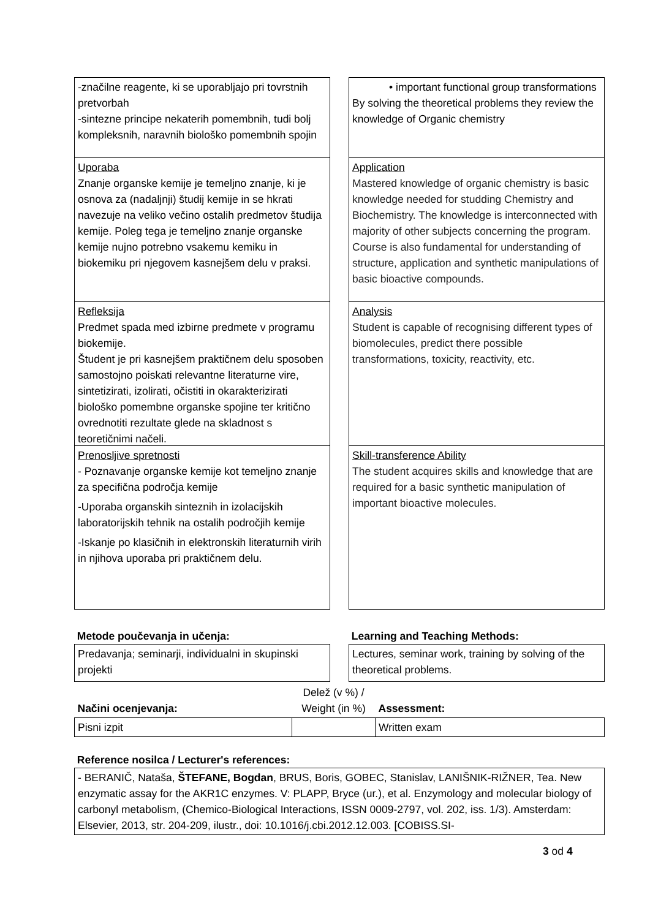-značilne reagente, ki se uporabljajo pri tovrstnih pretvorbah
-sintezne principe nekaterih pomembnih, tudi bolj kompleksnih, naravnih biološko pomembnih spojin
Uporaba
Znanje organske kemije je temeljno znanje, ki je osnova za (nadaljnji) študij kemije in se hkrati navezuje na veliko večino ostalih predmetov študija kemije. Poleg tega je temeljno znanje organske kemije nujno potrebno vsakemu kemiku in biokemiku pri njegovem kasnejšem delu v praksi.
Refleksija
Predmet spada med izbirne predmete v programu biokemije.
Študent je pri kasnejšem praktičnem delu sposoben samostojno poiskati relevantne literaturne vire, sintetizirati, izolirati, očistiti in okarakterizirati biološko pomembne organske spojine ter kritično ovrednotiti rezultate glede na skladnost s teoretičnimi načeli.
Prenosljive spretnosti
- Poznavanje organske kemije kot temeljno znanje za specifična področja kemije
-Uporaba organskih sinteznih in izolacijskih laboratorijskih tehnik na ostalih področjih kemije
-Iskanje po klasičnih in elektronskih literaturnih virih in njihova uporaba pri praktičnem delu.
• important functional group transformations
By solving the theoretical problems they review the knowledge of Organic chemistry
Application
Mastered knowledge of organic chemistry is basic knowledge needed for studding Chemistry and Biochemistry. The knowledge is interconnected with majority of other subjects concerning the program. Course is also fundamental for understanding of structure, application and synthetic manipulations of basic bioactive compounds.
Analysis
Student is capable of recognising different types of biomolecules, predict there possible transformations, toxicity, reactivity, etc.
Skill-transference Ability
The student acquires skills and knowledge that are required for a basic synthetic manipulation of important bioactive molecules.
Metode poučevanja in učenja:
Predavanja; seminarji, individualni in skupinski projekti
Learning and Teaching Methods:
Lectures, seminar work, training by solving of the theoretical problems.
| Načini ocenjevanja: | Delež (v %) / Weight (in %) | Assessment: |
| Pisni izpit | | Written exam |
Reference nosilca / Lecturer's references:
- BERANIČ, Nataša, ŠTEFANE, Bogdan, BRUS, Boris, GOBEC, Stanislav, LANIŠNIK-RIŽNER, Tea. New enzymatic assay for the AKR1C enzymes. V: PLAPP, Bryce (ur.), et al. Enzymology and molecular biology of carbonyl metabolism, (Chemico-Biological Interactions, ISSN 0009-2797, vol. 202, iss. 1/3). Amsterdam: Elsevier, 2013, str. 204-209, ilustr., doi: 10.1016/j.cbi.2012.12.003. [COBISS.SI-
3 od 4